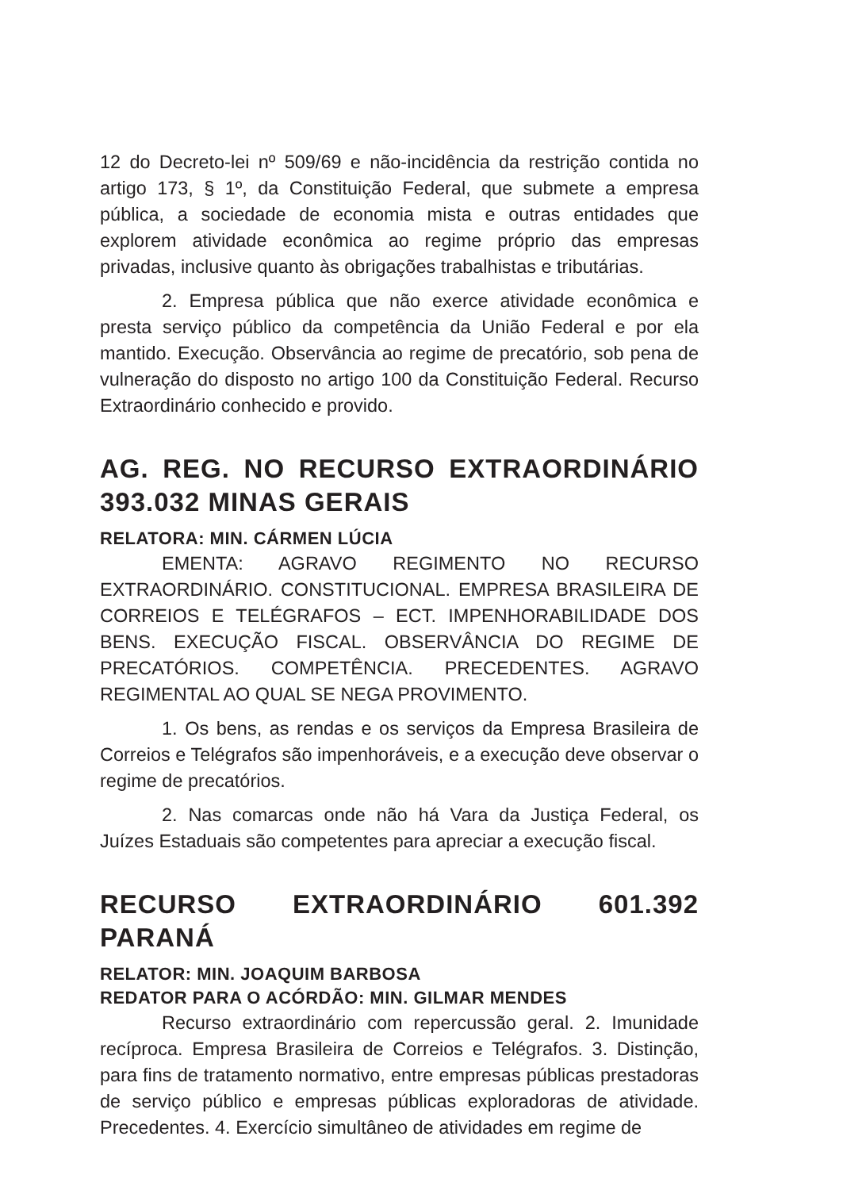12 do Decreto-lei nº 509/69 e não-incidência da restrição contida no artigo 173, § 1º, da Constituição Federal, que submete a empresa pública, a sociedade de economia mista e outras entidades que explorem atividade econômica ao regime próprio das empresas privadas, inclusive quanto às obrigações trabalhistas e tributárias.
2. Empresa pública que não exerce atividade econômica e presta serviço público da competência da União Federal e por ela mantido. Execução. Observância ao regime de precatório, sob pena de vulneração do disposto no artigo 100 da Constituição Federal. Recurso Extraordinário conhecido e provido.
AG. REG. NO RECURSO EXTRAORDINÁRIO 393.032 MINAS GERAIS
RELATORA: MIN. CÁRMEN LÚCIA
EMENTA: AGRAVO REGIMENTO NO RECURSO EXTRAORDINÁRIO. CONSTITUCIONAL. EMPRESA BRASILEIRA DE CORREIOS E TELÉGRAFOS – ECT. IMPENHORABILIDADE DOS BENS. EXECUÇÃO FISCAL. OBSERVÂNCIA DO REGIME DE PRECATÓRIOS. COMPETÊNCIA. PRECEDENTES. AGRAVO REGIMENTAL AO QUAL SE NEGA PROVIMENTO.
1. Os bens, as rendas e os serviços da Empresa Brasileira de Correios e Telégrafos são impenhoráveis, e a execução deve observar o regime de precatórios.
2. Nas comarcas onde não há Vara da Justiça Federal, os Juízes Estaduais são competentes para apreciar a execução fiscal.
RECURSO EXTRAORDINÁRIO 601.392 PARANÁ
RELATOR: MIN. JOAQUIM BARBOSA
REDATOR PARA O ACÓRDÃO: MIN. GILMAR MENDES
Recurso extraordinário com repercussão geral. 2. Imunidade recíproca. Empresa Brasileira de Correios e Telégrafos. 3. Distinção, para fins de tratamento normativo, entre empresas públicas prestadoras de serviço público e empresas públicas exploradoras de atividade. Precedentes. 4. Exercício simultâneo de atividades em regime de